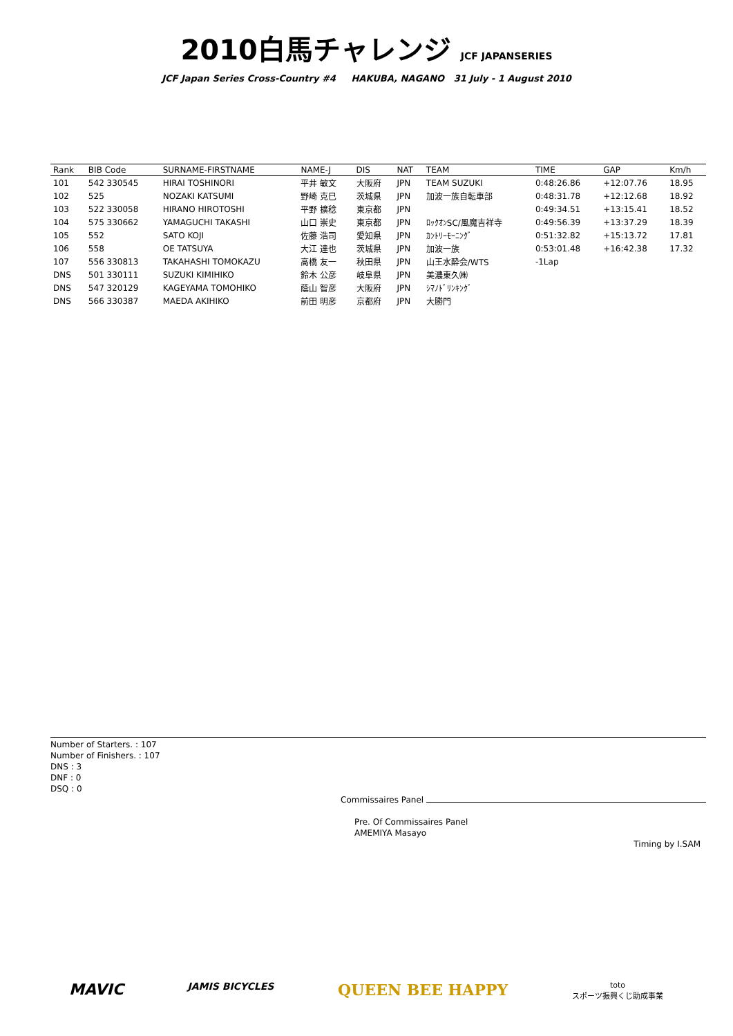2010白馬チャレンジ JCF JAPANSERIES
JCF Japan Series Cross-Country #4 HAKUBA, NAGANO 31 July - 1 August 2010
| Rank | BIB Code | SURNAME-FIRSTNAME | NAME-J | DIS | NAT | TEAM | TIME | GAP | Km/h |
| --- | --- | --- | --- | --- | --- | --- | --- | --- | --- |
| 101 | 542 330545 | HIRAI TOSHINORI | 平井 敏文 | 大阪府 | JPN | TEAM SUZUKI | 0:48:26.86 | +12:07.76 | 18.95 |
| 102 | 525 | NOZAKI KATSUMI | 野崎 克巳 | 茨城県 | JPN | 加波一族自転車部 | 0:48:31.78 | +12:12.68 | 18.92 |
| 103 | 522 330058 | HIRANO HIROTOSHI | 平野 擴稔 | 東京都 | JPN | | 0:49:34.51 | +13:15.41 | 18.52 |
| 104 | 575 330662 | YAMAGUCHI TAKASHI | 山口 崇史 | 東京都 | JPN | ﾛｯｸｵﾝSC/風魔吉祥寺 | 0:49:56.39 | +13:37.29 | 18.39 |
| 105 | 552 | SATO KOJI | 佐藤 浩司 | 愛知県 | JPN | ｶﾝﾄﾘｰﾓｰﾆﾝｸﾞ | 0:51:32.82 | +15:13.72 | 17.81 |
| 106 | 558 | OE TATSUYA | 大江 達也 | 茨城県 | JPN | 加波一族 | 0:53:01.48 | +16:42.38 | 17.32 |
| 107 | 556 330813 | TAKAHASHI TOMOKAZU | 高橋 友一 | 秋田県 | JPN | 山王水酔会/WTS | -1Lap | | |
| DNS | 501 330111 | SUZUKI KIMIHIKO | 鈴木 公彦 | 岐阜県 | JPN | 美濃東久㈱ | | | |
| DNS | 547 320129 | KAGEYAMA TOMOHIKO | 蔭山 智彦 | 大阪府 | JPN | ｼﾏﾉﾄﾞﾘﾝｷﾝｸﾞ | | | |
| DNS | 566 330387 | MAEDA AKIHIKO | 前田 明彦 | 京都府 | JPN | 大勝門 | | | |
Number of Starters. : 107
Number of Finishers. : 107
DNS : 3
DNF : 0
DSQ : 0
Commissaires Panel
Pre. Of Commissaires Panel
AMEMIYA Masayo
Timing by I.SAM
MAVIC JAMIS BICYCLES QUEEN BEE HAPPY toto
スポーツ振興くじ助成事業